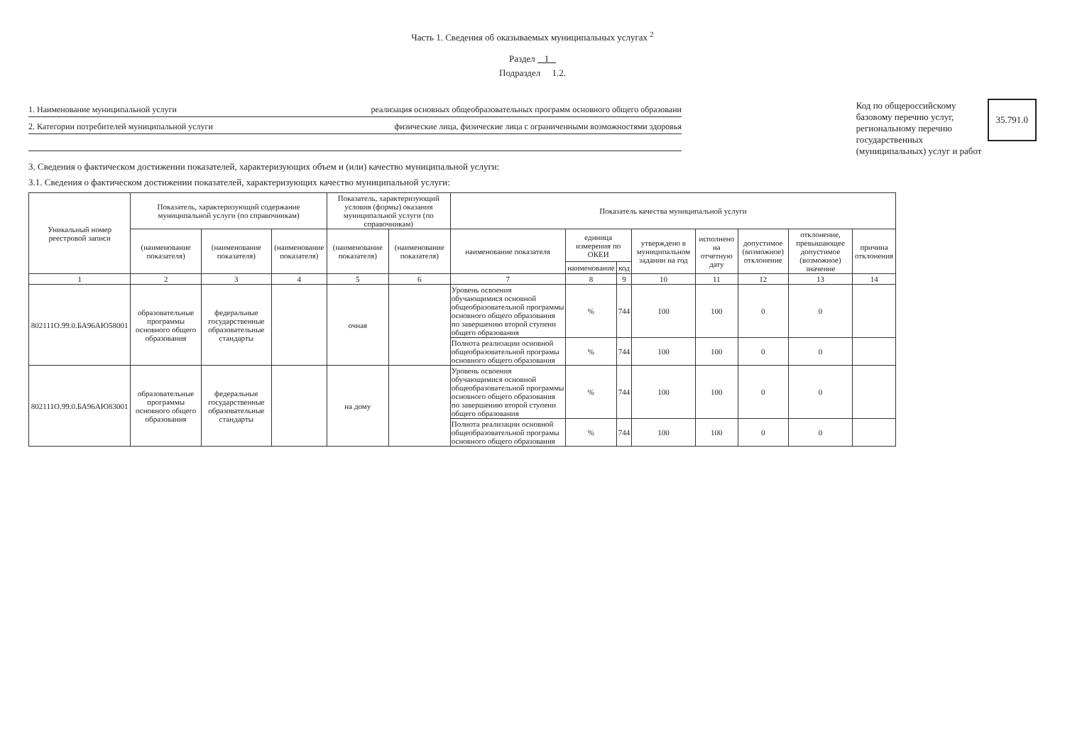Часть 1. Сведения об оказываемых муниципальных услугах <sup>2</sup>
Раздел 1
Подраздел 1.2.
1. Наименование муниципальной услуги реализация основных общеобразовательных программ основного общего образовани
2. Категории потребителей муниципальной услуги физические лица, физические лица с ограниченными возможностями здоровья
Код по общероссийскому
базовому перечню услуг,
региональному перечню
государственных
(муниципальных) услуг и работ
35.791.0
3. Сведения о фактическом достижении показателей, характеризующих объем и (или) качество муниципальной услуги:
3.1. Сведения о фактическом достижении показателей, характеризующих качество муниципальной услуги:
| Уникальный номер реестровой записи | Показатель, характеризующий содержание муниципальной услуги (по справочникам) | | | Показатель, характеризующий условия (формы) оказания муниципальной услуги (по справочникам) | | Показатель качества муниципальной услуги | | | | | | | |
| --- | --- | --- | --- | --- | --- | --- | --- | --- | --- | --- | --- | --- | --- |
| | (наименование показателя) | (наименование показателя) | (наименование показателя) | (наименование показателя) | (наименование показателя) | наименование показателя | единица измерения по ОКЕИ | | утверждено в муниципальном задании на год | исполнено на отчетную дату | допустимое (возможное) отклонение | отклонение, превышающее допустимое (возможное) значение | причина отклонения |
| | | | | | | | наименование | код | | | | | |
| 1 | 2 | 3 | 4 | 5 | 6 | 7 | 8 | 9 | 10 | 11 | 12 | 13 | 14 |
| 802111О.99.0.БА96АЮ58001 | образовательные программы основного общего образования | федеральные государственные образовательные стандарты | | очная | | Уровень освоения обучающимися основной общеобразовательной программы основного общего образования по завершению второй ступени общего образования | % | 744 | 100 | 100 | 0 | 0 | |
| | | | | | | Полнота реализации основной общеобразовательной програмы основного общего образования | % | 744 | 100 | 100 | 0 | 0 | |
| 802111О.99.0.БА96АЮ83001 | образовательные программы основного общего образования | федеральные государственные образовательные стандарты | | на дому | | Уровень освоения обучающимися основной общеобразовательной программы основного общего образования по завершению второй ступени общего образования | % | 744 | 100 | 100 | 0 | 0 | |
| | | | | | | Полнота реализации основной общеобразовательной програмы основного общего образования | % | 744 | 100 | 100 | 0 | 0 | |